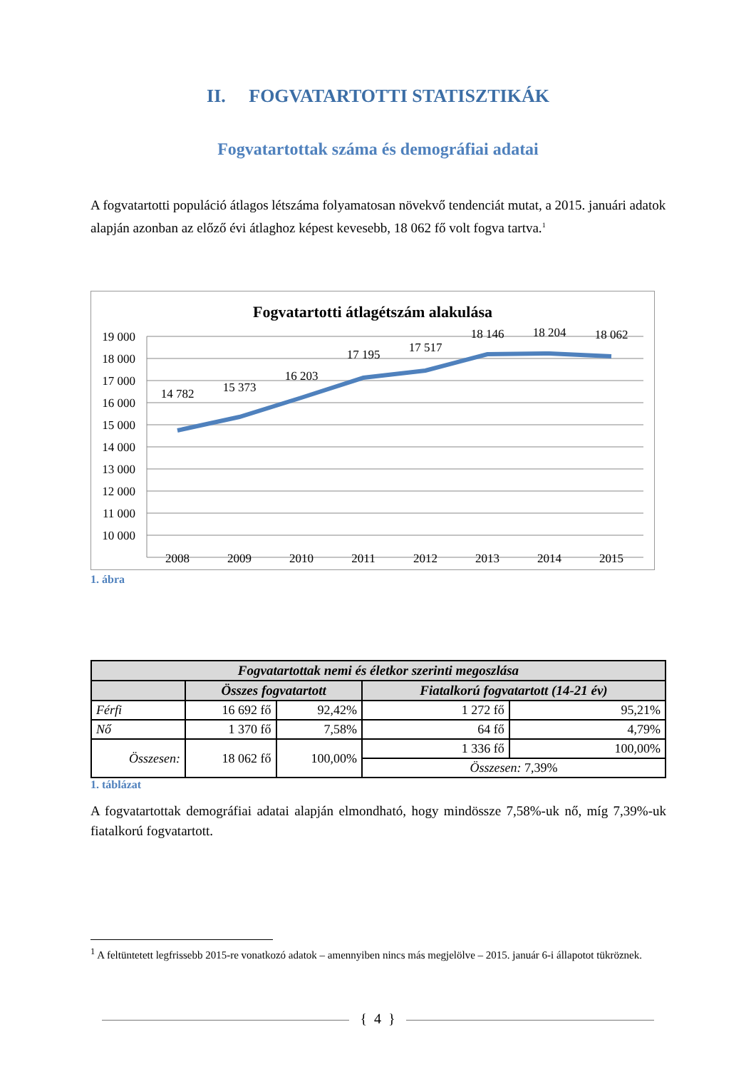II. FOGVATARTOTTI STATISZTIKÁK
Fogvatartottak száma és demográfiai adatai
A fogvatartotti populáció átlagos létszáma folyamatosan növekvő tendenciát mutat, a 2015. januári adatok alapján azonban az előző évi átlaghoz képest kevesebb, 18 062 fő volt fogva tartva.<sup>1</sup>
Fogvatartotti átlagétszám alakulása
19 000
18 000
17 000
16 000
15 000
14 000
13 000
12 000
11 000
10 000
14 782
15 373
16 203
17 195
17 517
18 146
18 204
18 062
2008
2009
2010
2011
2012
2013
2014
2015
1. ábra
| Fogvatartottak nemi és életkor szerinti megoszlása | | | | |
| --- | --- | --- | --- | --- |
| | Összes fogvatartott | | Fiatalkorú fogvatartott (14-21 év) | |
| Férfi | 16 692 fő | 92,42% | 1 272 fő | 95,21% |
| Nő | 1 370 fő | 7,58% | 64 fő | 4,79% |
| Összesen: | 18 062 fő | 100,00% | 1 336 fő | 100,00% |
| | | | Összesen: 7,39% | |
1. táblázat
A fogvatartottak demográfiai adatai alapján elmondható, hogy mindössze 7,58%-uk nő, míg 7,39%-uk fiatalkorú fogvatartott.
<sup>1</sup> A feltüntetett legfrissebb 2015-re vonatkozó adatok – amennyiben nincs más megjelölve – 2015. január 6-i állapotot tükröznek.
{ 4 }